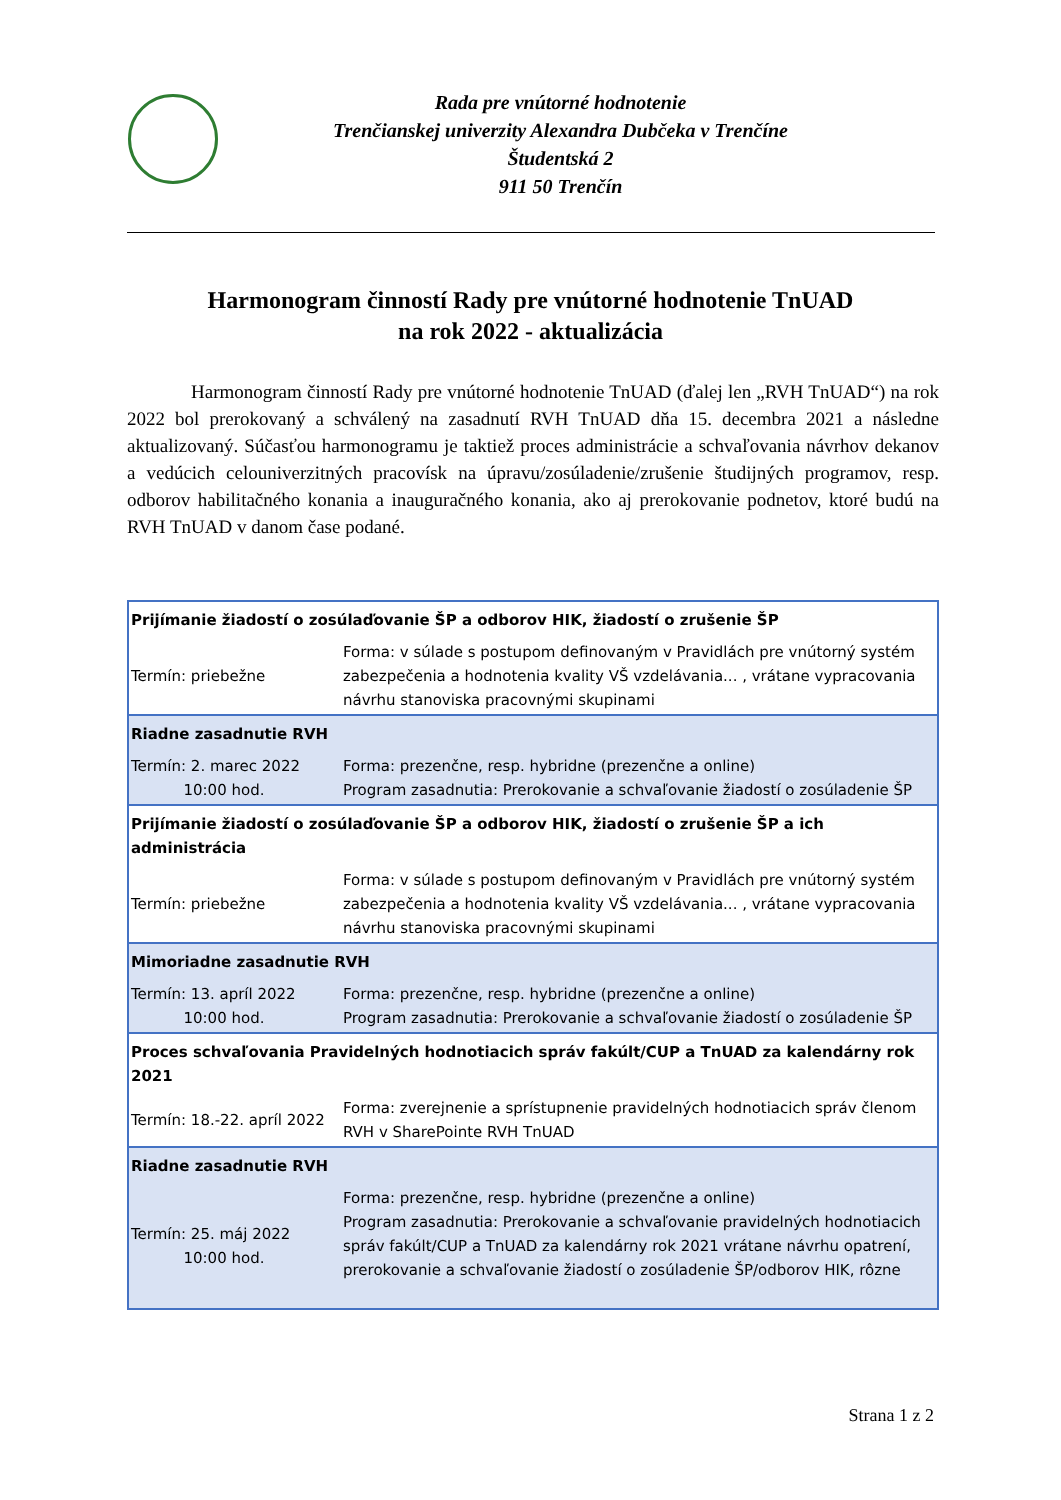Rada pre vnútorné hodnotenie
Trenčianskej univerzity Alexandra Dubčeka v Trenčíne
Študentská 2
911 50 Trenčín
Harmonogram činností Rady pre vnútorné hodnotenie TnUAD
na rok 2022 - aktualizácia
Harmonogram činností Rady pre vnútorné hodnotenie TnUAD (ďalej len „RVH TnUAD“) na rok 2022 bol prerokovaný a schválený na zasadnutí RVH TnUAD dňa 15. decembra 2021 a následne aktualizovaný. Súčasťou harmonogramu je taktiež proces administrácie a schvaľovania návrhov dekanov a vedúcich celouniverzitných pracovísk na úpravu/zosúladenie/zrušenie študijných programov, resp. odborov habilitačného konania a inauguračného konania, ako aj prerokovanie podnetov, ktoré budú na RVH TnUAD v danom čase podané.
| Prijímanie žiadostí o zosúlaďovanie ŠP a odborov HIK, žiadostí o zrušenie ŠP | |
| --- | --- |
| Termín: priebežne | Forma: v súlade s postupom definovaným v Pravidlách pre vnútorný systém zabezpečenia a hodnotenia kvality VŠ vzdelávania... , vrátane vypracovania návrhu stanoviska pracovnými skupinami |
| Riadne zasadnutie RVH | |
| Termín: 2. marec 2022 10:00 hod. | Forma: prezenčne, resp. hybridne (prezenčne a online) Program zasadnutia: Prerokovanie a schvaľovanie žiadostí o zosúladenie ŠP |
| Prijímanie žiadostí o zosúlaďovanie ŠP a odborov HIK, žiadostí o zrušenie ŠP a ich administrácia | |
| Termín: priebežne | Forma: v súlade s postupom definovaným v Pravidlách pre vnútorný systém zabezpečenia a hodnotenia kvality VŠ vzdelávania... , vrátane vypracovania návrhu stanoviska pracovnými skupinami |
| Mimoriadne zasadnutie RVH | |
| Termín: 13. apríl 2022 10:00 hod. | Forma: prezenčne, resp. hybridne (prezenčne a online) Program zasadnutia: Prerokovanie a schvaľovanie žiadostí o zosúladenie ŠP |
| Proces schvaľovania Pravidelných hodnotiacich správ fakúlt/CUP a TnUAD za kalendárny rok 2021 | |
| Termín: 18.-22. apríl 2022 | Forma: zverejnenie a sprístupnenie pravidelných hodnotiacich správ členom RVH v SharePointe RVH TnUAD |
| Riadne zasadnutie RVH | |
| Termín: 25. máj 2022 10:00 hod. | Forma: prezenčne, resp. hybridne (prezenčne a online) Program zasadnutia: Prerokovanie a schvaľovanie pravidelných hodnotiacich správ fakúlt/CUP a TnUAD za kalendárny rok 2021 vrátane návrhu opatrení, prerokovanie a schvaľovanie žiadostí o zosúladenie ŠP/odborov HIK, rôzne |
Strana 1 z 2